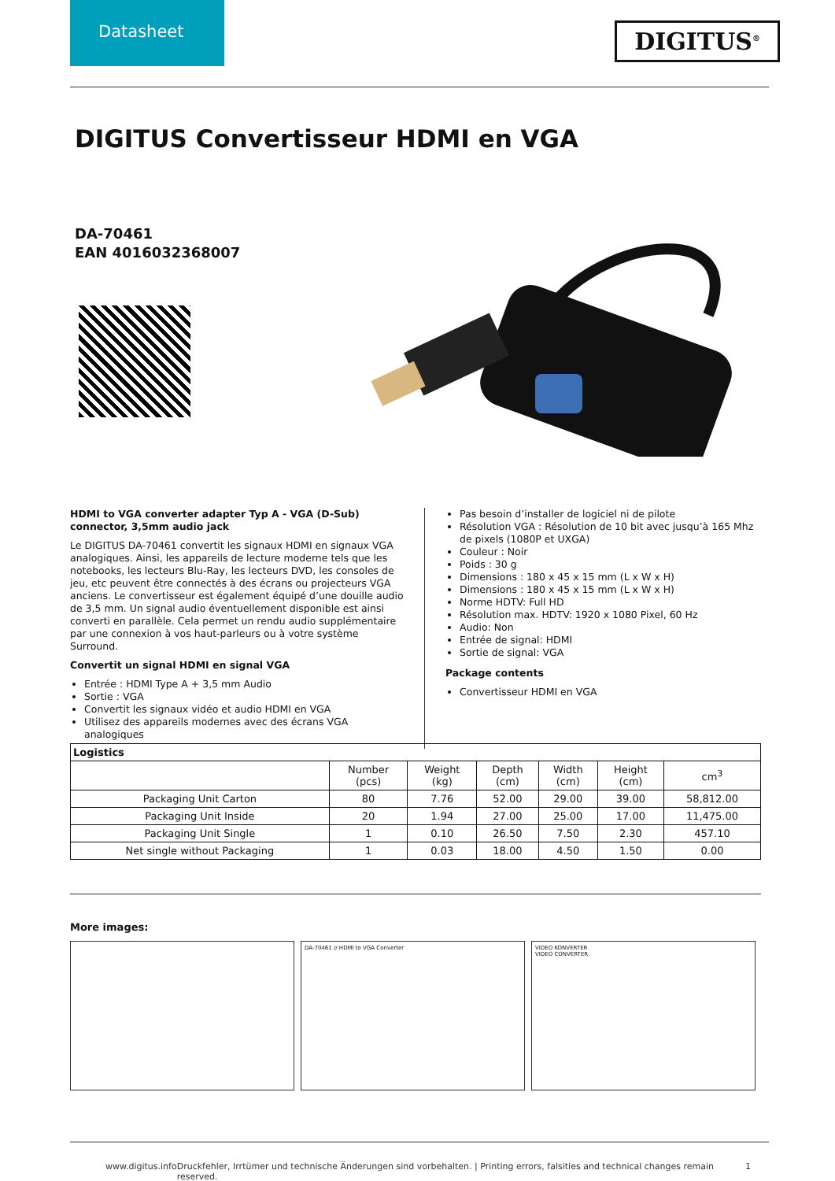Datasheet
DIGITUS<sup>®</sup>
DIGITUS Convertisseur HDMI en VGA
DA-70461
EAN 4016032368007
HDMI to VGA converter adapter Typ A - VGA (D-Sub) connector, 3,5mm audio jack
Le DIGITUS DA-70461 convertit les signaux HDMI en signaux VGA analogiques. Ainsi, les appareils de lecture moderne tels que les notebooks, les lecteurs Blu-Ray, les lecteurs DVD, les consoles de jeu, etc peuvent être connectés à des écrans ou projecteurs VGA anciens. Le convertisseur est également équipé d’une douille audio de 3,5 mm. Un signal audio éventuellement disponible est ainsi converti en parallèle. Cela permet un rendu audio supplémentaire par une connexion à vos haut-parleurs ou à votre système Surround.
Convertit un signal HDMI en signal VGA
Entrée : HDMI Type A + 3,5 mm Audio
Sortie : VGA
Convertit les signaux vidéo et audio HDMI en VGA
Utilisez des appareils modernes avec des écrans VGA analogiques
Pas besoin d’installer de logiciel ni de pilote
Résolution VGA : Résolution de 10 bit avec jusqu’à 165 Mhz de pixels (1080P et UXGA)
Couleur : Noir
Poids : 30 g
Dimensions : 180 x 45 x 15 mm (L x W x H)
Dimensions : 180 x 45 x 15 mm (L x W x H)
Norme HDTV: Full HD
Résolution max. HDTV: 1920 x 1080 Pixel, 60 Hz
Audio: Non
Entrée de signal: HDMI
Sortie de signal: VGA
Package contents
Convertisseur HDMI en VGA
| Logistics | | | | | | |
| --- | --- | --- | --- | --- | --- | --- |
| | Number (pcs) | Weight (kg) | Depth (cm) | Width (cm) | Height (cm) | cm<sup>3</sup> |
| Packaging Unit Carton | 80 | 7.76 | 52.00 | 29.00 | 39.00 | 58,812.00 |
| Packaging Unit Inside | 20 | 1.94 | 27.00 | 25.00 | 17.00 | 11,475.00 |
| Packaging Unit Single | 1 | 0.10 | 26.50 | 7.50 | 2.30 | 457.10 |
| Net single without Packaging | 1 | 0.03 | 18.00 | 4.50 | 1.50 | 0.00 |
More images:
DA-70461 // HDMI to VGA Converter VIDEO KONVERTER
VIDEO CONVERTER
www.digitus.info Druckfehler, Irrtümer und technische Änderungen sind vorbehalten. | Printing errors, falsities and technical changes remain reserved. 1